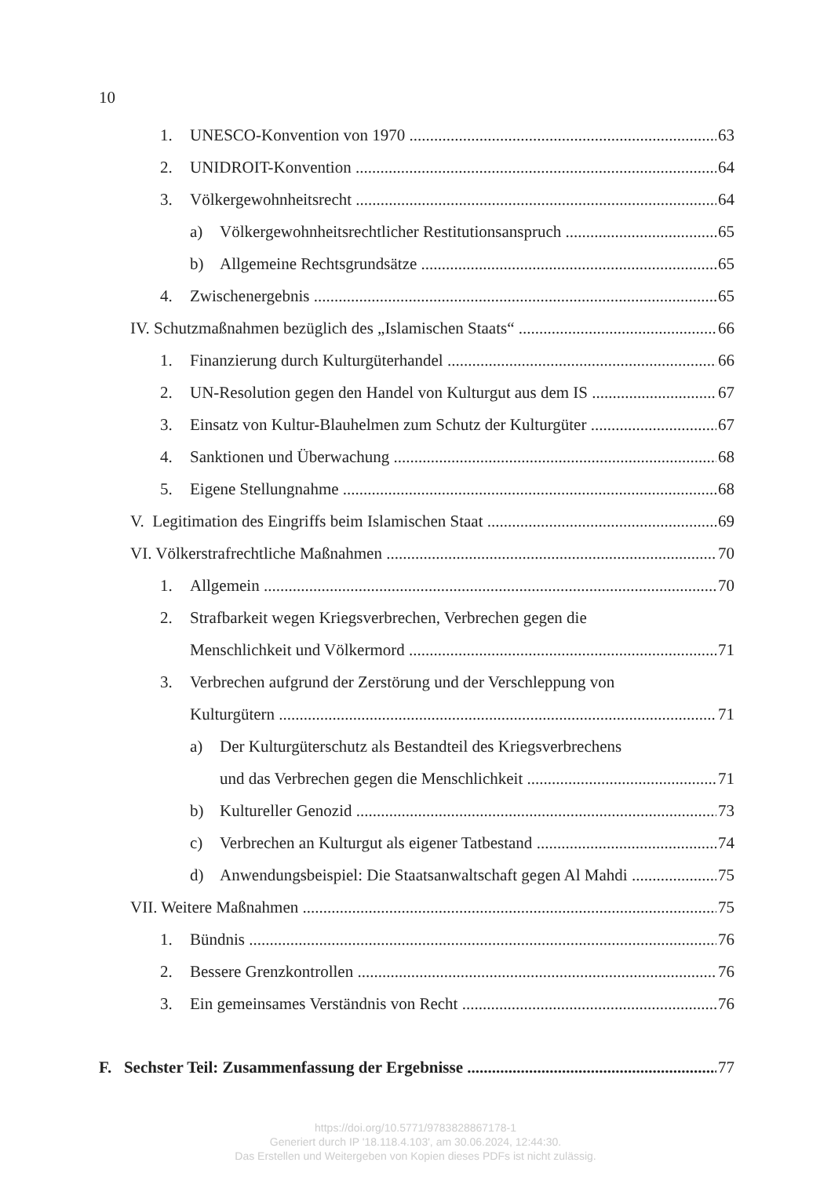10
1. UNESCO-Konvention von 1970 63
2. UNIDROIT-Konvention 64
3. Völkergewohnheitsrecht 64
a) Völkergewohnheitsrechtlicher Restitutionsanspruch 65
b) Allgemeine Rechtsgrundsätze 65
4. Zwischenergebnis 65
IV. Schutzmaßnahmen bezüglich des „Islamischen Staats“66
1. Finanzierung durch Kulturgüterhandel 66
2. UN-Resolution gegen den Handel von Kulturgut aus dem IS 67
3. Einsatz von Kultur-Blauhelmen zum Schutz der Kulturgüter 67
4. Sanktionen und Überwachung 68
5. Eigene Stellungnahme 68
V. Legitimation des Eingriffs beim Islamischen Staat 69
VI. Völkerstrafrechtliche Maßnahmen 70
1. Allgemein 70
2. Strafbarkeit wegen Kriegsverbrechen, Verbrechen gegen die
Menschlichkeit und Völkermord 71
3. Verbrechen aufgrund der Zerstörung und der Verschleppung von
Kulturgütern 71
a) Der Kulturgüterschutz als Bestandteil des Kriegsverbrechens
und das Verbrechen gegen die Menschlichkeit 71
b) Kultureller Genozid 73
c) Verbrechen an Kulturgut als eigener Tatbestand 74
d) Anwendungsbeispiel: Die Staatsanwaltschaft gegen Al Mahdi 75
VII. Weitere Maßnahmen 75
1. Bündnis 76
2. Bessere Grenzkontrollen 76
3. Ein gemeinsames Verständnis von Recht 76
F. Sechster Teil: Zusammenfassung der Ergebnisse 77
https://doi.org/10.5771/9783828867178-1
Generiert durch IP '18.118.4.103', am 30.06.2024, 12:44:30.
Das Erstellen und Weitergeben von Kopien dieses PDFs ist nicht zulässig.